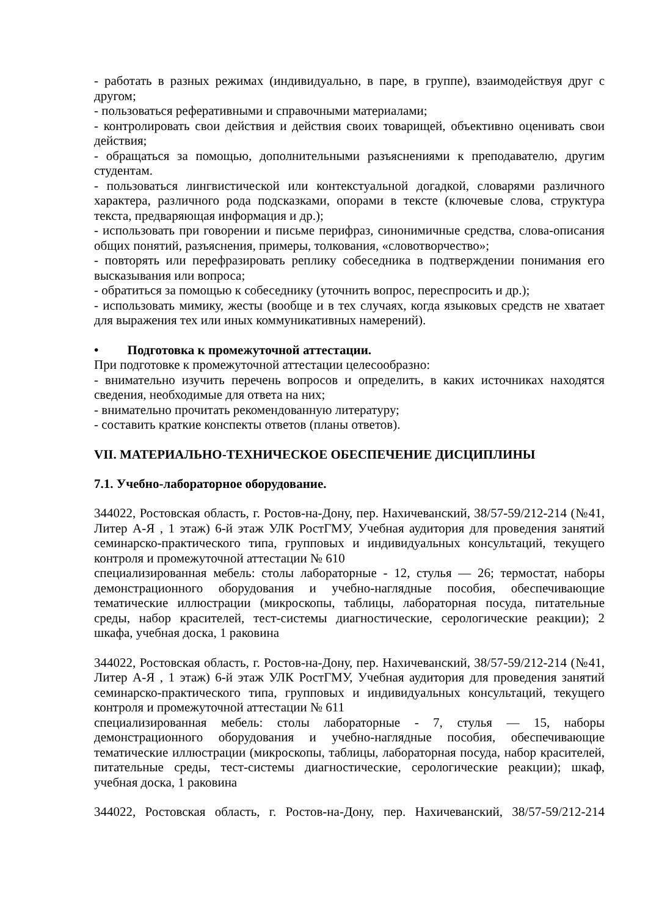- работать в разных режимах (индивидуально, в паре, в группе), взаимодействуя друг с другом;
- пользоваться реферативными и справочными материалами;
- контролировать свои действия и действия своих товарищей, объективно оценивать свои действия;
- обращаться за помощью, дополнительными разъяснениями к преподавателю, другим студентам.
- пользоваться лингвистической или контекстуальной догадкой, словарями различного характера, различного рода подсказками, опорами в тексте (ключевые слова, структура текста, предваряющая информация и др.);
- использовать при говорении и письме перифраз, синонимичные средства, слова-описания общих понятий, разъяснения, примеры, толкования, «словотворчество»;
- повторять или перефразировать реплику собеседника в подтверждении понимания его высказывания или вопроса;
- обратиться за помощью к собеседнику (уточнить вопрос, переспросить и др.);
- использовать мимику, жесты (вообще и в тех случаях, когда языковых средств не хватает для выражения тех или иных коммуникативных намерений).
• Подготовка к промежуточной аттестации.
При подготовке к промежуточной аттестации целесообразно:
- внимательно изучить перечень вопросов и определить, в каких источниках находятся сведения, необходимые для ответа на них;
- внимательно прочитать рекомендованную литературу;
- составить краткие конспекты ответов (планы ответов).
VII. МАТЕРИАЛЬНО-ТЕХНИЧЕСКОЕ ОБЕСПЕЧЕНИЕ ДИСЦИПЛИНЫ
7.1. Учебно-лабораторное оборудование.
344022, Ростовская область, г. Ростов-на-Дону, пер. Нахичеванский, 38/57-59/212-214 (№41, Литер А-Я , 1 этаж) 6-й этаж УЛК РостГМУ, Учебная аудитория для проведения занятий семинарско-практического типа, групповых и индивидуальных консультаций, текущего контроля и промежуточной аттестации № 610
специализированная мебель: столы лабораторные - 12, стулья — 26; термостат, наборы демонстрационного оборудования и учебно-наглядные пособия, обеспечивающие тематические иллюстрации (микроскопы, таблицы, лабораторная посуда, питательные среды, набор красителей, тест-системы диагностические, серологические реакции); 2 шкафа, учебная доска, 1 раковина
344022, Ростовская область, г. Ростов-на-Дону, пер. Нахичеванский, 38/57-59/212-214 (№41, Литер А-Я , 1 этаж) 6-й этаж УЛК РостГМУ, Учебная аудитория для проведения занятий семинарско-практического типа, групповых и индивидуальных консультаций, текущего контроля и промежуточной аттестации № 611
специализированная мебель: столы лабораторные - 7, стулья — 15, наборы демонстрационного оборудования и учебно-наглядные пособия, обеспечивающие тематические иллюстрации (микроскопы, таблицы, лабораторная посуда, набор красителей, питательные среды, тест-системы диагностические, серологические реакции); шкаф, учебная доска, 1 раковина
344022, Ростовская область, г. Ростов-на-Дону, пер. Нахичеванский, 38/57-59/212-214